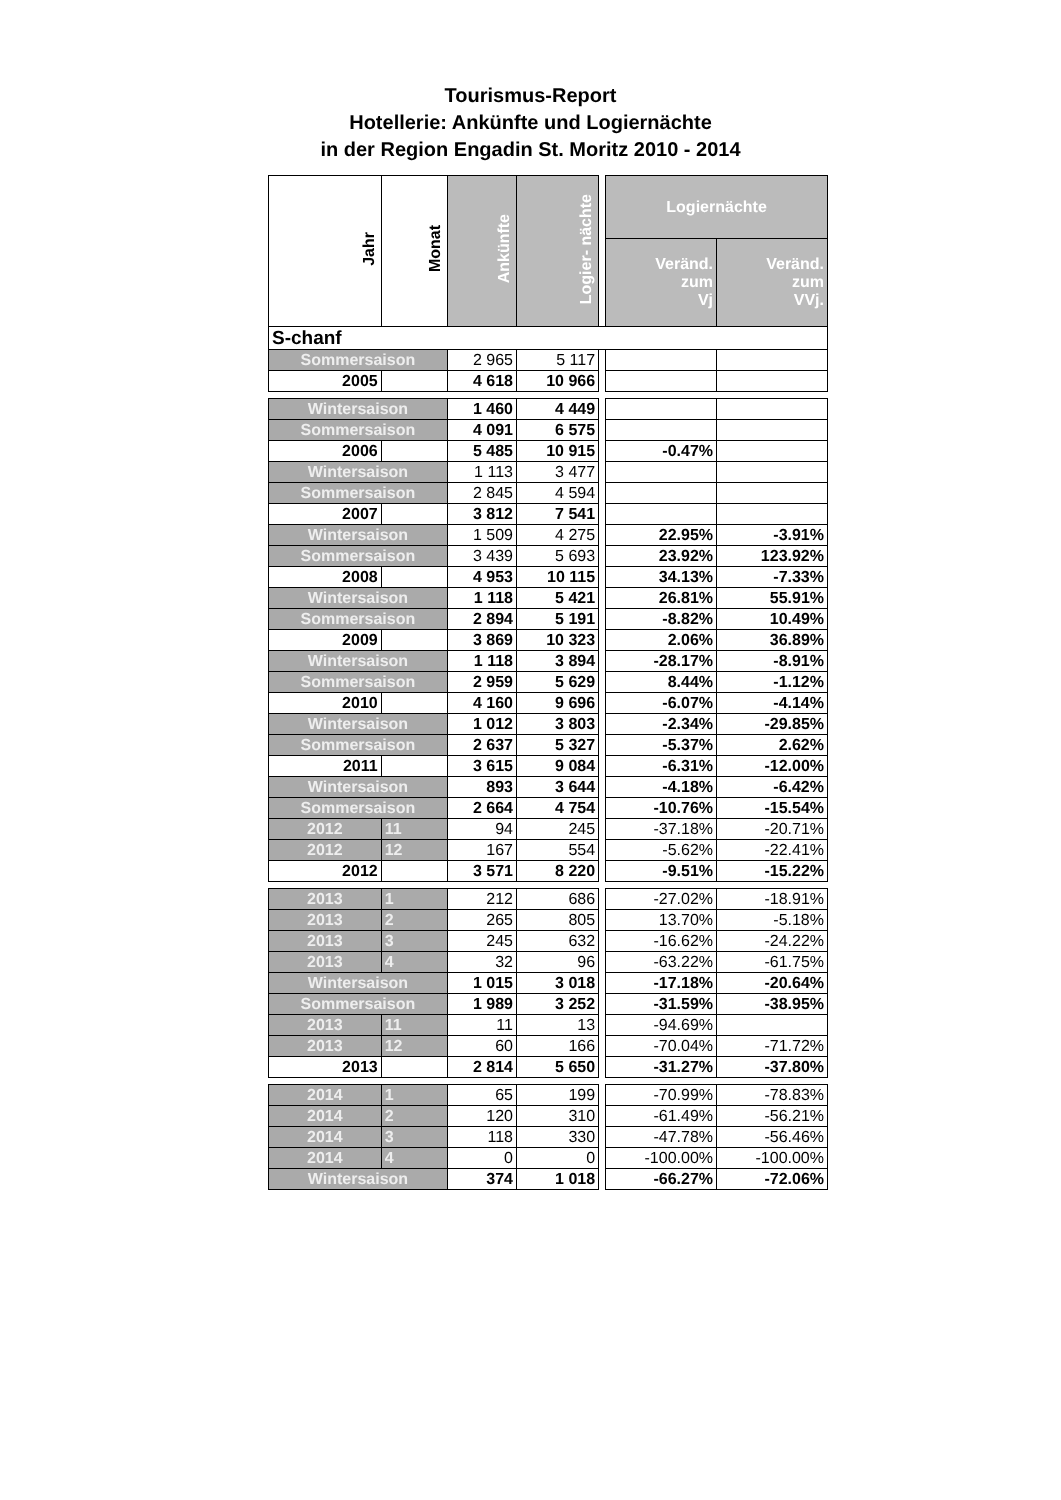Tourismus-Report
Hotellerie: Ankünfte und Logiernächte
in der Region Engadin St. Moritz 2010 - 2014
| Jahr | Monat | Ankünfte | Logier- nächte | | Logiernächte | |
| | | | | | Veränd. zum Vj | Veränd. zum VVj. |
| S-chanf | | | | | | |
| Sommersaison | | 2 965 | 5 117 | | | |
| 2005 | | 4 618 | 10 966 | | | |
| Wintersaison | | 1 460 | 4 449 | | | |
| Sommersaison | | 4 091 | 6 575 | | | |
| 2006 | | 5 485 | 10 915 | | -0.47% | |
| Wintersaison | | 1 113 | 3 477 | | | |
| Sommersaison | | 2 845 | 4 594 | | | |
| 2007 | | 3 812 | 7 541 | | | |
| Wintersaison | | 1 509 | 4 275 | | 22.95% | -3.91% |
| Sommersaison | | 3 439 | 5 693 | | 23.92% | 123.92% |
| 2008 | | 4 953 | 10 115 | | 34.13% | -7.33% |
| Wintersaison | | 1 118 | 5 421 | | 26.81% | 55.91% |
| Sommersaison | | 2 894 | 5 191 | | -8.82% | 10.49% |
| 2009 | | 3 869 | 10 323 | | 2.06% | 36.89% |
| Wintersaison | | 1 118 | 3 894 | | -28.17% | -8.91% |
| Sommersaison | | 2 959 | 5 629 | | 8.44% | -1.12% |
| 2010 | | 4 160 | 9 696 | | -6.07% | -4.14% |
| Wintersaison | | 1 012 | 3 803 | | -2.34% | -29.85% |
| Sommersaison | | 2 637 | 5 327 | | -5.37% | 2.62% |
| 2011 | | 3 615 | 9 084 | | -6.31% | -12.00% |
| Wintersaison | | 893 | 3 644 | | -4.18% | -6.42% |
| Sommersaison | | 2 664 | 4 754 | | -10.76% | -15.54% |
| 2012 | 11 | 94 | 245 | | -37.18% | -20.71% |
| 2012 | 12 | 167 | 554 | | -5.62% | -22.41% |
| 2012 | | 3 571 | 8 220 | | -9.51% | -15.22% |
| 2013 | 1 | 212 | 686 | | -27.02% | -18.91% |
| 2013 | 2 | 265 | 805 | | 13.70% | -5.18% |
| 2013 | 3 | 245 | 632 | | -16.62% | -24.22% |
| 2013 | 4 | 32 | 96 | | -63.22% | -61.75% |
| Wintersaison | | 1 015 | 3 018 | | -17.18% | -20.64% |
| Sommersaison | | 1 989 | 3 252 | | -31.59% | -38.95% |
| 2013 | 11 | 11 | 13 | | -94.69% | |
| 2013 | 12 | 60 | 166 | | -70.04% | -71.72% |
| 2013 | | 2 814 | 5 650 | | -31.27% | -37.80% |
| 2014 | 1 | 65 | 199 | | -70.99% | -78.83% |
| 2014 | 2 | 120 | 310 | | -61.49% | -56.21% |
| 2014 | 3 | 118 | 330 | | -47.78% | -56.46% |
| 2014 | 4 | 0 | 0 | | -100.00% | -100.00% |
| Wintersaison | | 374 | 1 018 | | -66.27% | -72.06% |